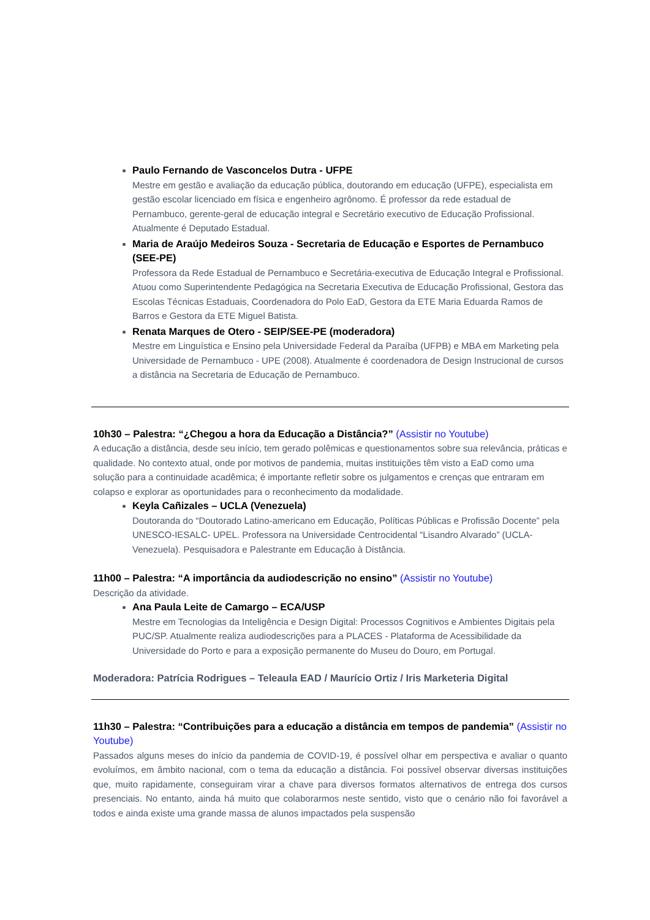Paulo Fernando de Vasconcelos Dutra - UFPE
Mestre em gestão e avaliação da educação pública, doutorando em educação (UFPE), especialista em gestão escolar licenciado em física e engenheiro agrônomo. É professor da rede estadual de Pernambuco, gerente-geral de educação integral e Secretário executivo de Educação Profissional. Atualmente é Deputado Estadual.
Maria de Araújo Medeiros Souza - Secretaria de Educação e Esportes de Pernambuco (SEE-PE)
Professora da Rede Estadual de Pernambuco e Secretária-executiva de Educação Integral e Profissional. Atuou como Superintendente Pedagógica na Secretaria Executiva de Educação Profissional, Gestora das Escolas Técnicas Estaduais, Coordenadora do Polo EaD, Gestora da ETE Maria Eduarda Ramos de Barros e Gestora da ETE Miguel Batista.
Renata Marques de Otero - SEIP/SEE-PE (moderadora)
Mestre em Linguística e Ensino pela Universidade Federal da Paraíba (UFPB) e MBA em Marketing pela Universidade de Pernambuco - UPE (2008). Atualmente é coordenadora de Design Instrucional de cursos a distância na Secretaria de Educação de Pernambuco.
10h30 – Palestra: “¿Chegou a hora da Educação a Distância?” (Assistir no Youtube)
A educação a distância, desde seu início, tem gerado polêmicas e questionamentos sobre sua relevância, práticas e qualidade. No contexto atual, onde por motivos de pandemia, muitas instituições têm visto a EaD como uma solução para a continuidade acadêmica; é importante refletir sobre os julgamentos e crenças que entraram em colapso e explorar as oportunidades para o reconhecimento da modalidade.
Keyla Cañizales – UCLA (Venezuela)
Doutoranda do “Doutorado Latino-americano em Educação, Políticas Públicas e Profissão Docente” pela UNESCO-IESALC- UPEL. Professora na Universidade Centrocidental “Lisandro Alvarado” (UCLA-Venezuela). Pesquisadora e Palestrante em Educação à Distância.
11h00 – Palestra: “A importância da audiodescrição no ensino” (Assistir no Youtube)
Descrição da atividade.
Ana Paula Leite de Camargo – ECA/USP
Mestre em Tecnologias da Inteligência e Design Digital: Processos Cognitivos e Ambientes Digitais pela PUC/SP. Atualmente realiza audiodescrições para a PLACES - Plataforma de Acessibilidade da Universidade do Porto e para a exposição permanente do Museu do Douro, em Portugal.
Moderadora: Patrícia Rodrigues – Teleaula EAD / Maurício Ortiz / Iris Marketeria Digital
11h30 – Palestra: “Contribuições para a educação a distância em tempos de pandemia” (Assistir no Youtube)
Passados alguns meses do início da pandemia de COVID-19, é possível olhar em perspectiva e avaliar o quanto evoluímos, em âmbito nacional, com o tema da educação a distância. Foi possível observar diversas instituições que, muito rapidamente, conseguiram virar a chave para diversos formatos alternativos de entrega dos cursos presenciais. No entanto, ainda há muito que colaborarmos neste sentido, visto que o cenário não foi favorável a todos e ainda existe uma grande massa de alunos impactados pela suspensão